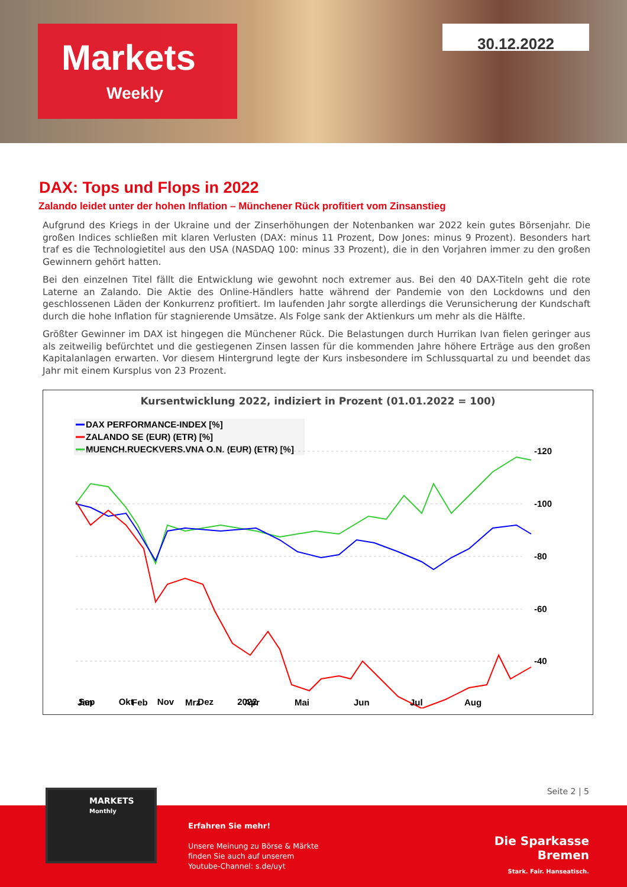Markets
Weekly
30.12.2022
DAX: Tops und Flops in 2022
Zalando leidet unter der hohen Inflation – Münchener Rück profitiert vom Zinsanstieg
Aufgrund des Kriegs in der Ukraine und der Zinserhöhungen der Notenbanken war 2022 kein gutes Börsenjahr. Die großen Indices schließen mit klaren Verlusten (DAX: minus 11 Prozent, Dow Jones: minus 9 Prozent). Besonders hart traf es die Technologietitel aus den USA (NASDAQ 100: minus 33 Prozent), die in den Vorjahren immer zu den großen Gewinnern gehört hatten.
Bei den einzelnen Titel fällt die Entwicklung wie gewohnt noch extremer aus. Bei den 40 DAX-Titeln geht die rote Laterne an Zalando. Die Aktie des Online-Händlers hatte während der Pandemie von den Lockdowns und den geschlossenen Läden der Konkurrenz profitiert. Im laufenden Jahr sorgte allerdings die Verunsicherung der Kundschaft durch die hohe Inflation für stagnierende Umsätze. Als Folge sank der Aktienkurs um mehr als die Hälfte.
Größter Gewinner im DAX ist hingegen die Münchener Rück. Die Belastungen durch Hurrikan Ivan fielen geringer aus als zeitweilig befürchtet und die gestiegenen Zinsen lassen für die kommenden Jahre höhere Erträge aus den großen Kapitalanlagen erwarten. Vor diesem Hintergrund legte der Kurs insbesondere im Schlussquartal zu und beendet das Jahr mit einem Kursplus von 23 Prozent.
Kursentwicklung 2022, indiziert in Prozent (01.01.2022 = 100)
DAX PERFORMANCE-INDEX [%]
ZALANDO SE (EUR) (ETR) [%]
MUENCH.RUECKVERS.VNA O.N. (EUR) (ETR) [%]
-120
-100
-80
-60
-40
Jan
Feb
Mrz
Apr
Mai
Jun
Jul
Aug
Sep Okt Nov Dez 2022
Seite 2 | 5
MARKETS
Monthly
Erfahren Sie mehr!
Unsere Meinung zu Börse & Märkte
finden Sie auch auf unserem
Youtube-Channel: s.de/uyt
Die Sparkasse
Bremen
Stark. Fair. Hanseatisch.